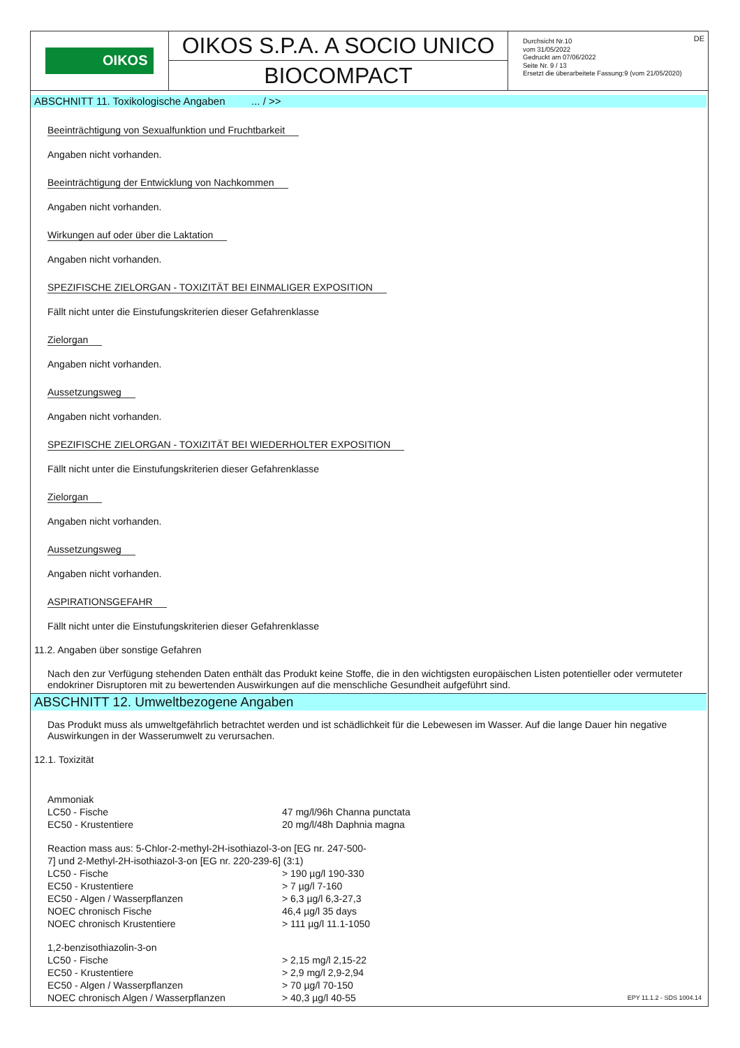OIKOS
OIKOS S.P.A. A SOCIO UNICO
BIOCOMPACT
Durchsicht Nr.10
vom 31/05/2022
Gedruckt am 07/06/2022
Seite Nr. 9 / 13
Ersetzt die überarbeitete Fassung:9 (vom 21/05/2020)
DE
ABSCHNITT 11. Toxikologische Angaben ... / >>
Beeinträchtigung von Sexualfunktion und Fruchtbarkeit
Angaben nicht vorhanden.
Beeinträchtigung der Entwicklung von Nachkommen
Angaben nicht vorhanden.
Wirkungen auf oder über die Laktation
Angaben nicht vorhanden.
SPEZIFISCHE ZIELORGAN - TOXIZITÄT BEI EINMALIGER EXPOSITION
Fällt nicht unter die Einstufungskriterien dieser Gefahrenklasse
Zielorgan
Angaben nicht vorhanden.
Aussetzungsweg
Angaben nicht vorhanden.
SPEZIFISCHE ZIELORGAN - TOXIZITÄT BEI WIEDERHOLTER EXPOSITION
Fällt nicht unter die Einstufungskriterien dieser Gefahrenklasse
Zielorgan
Angaben nicht vorhanden.
Aussetzungsweg
Angaben nicht vorhanden.
ASPIRATIONSGEFAHR
Fällt nicht unter die Einstufungskriterien dieser Gefahrenklasse
11.2. Angaben über sonstige Gefahren
Nach den zur Verfügung stehenden Daten enthält das Produkt keine Stoffe, die in den wichtigsten europäischen Listen potentieller oder vermuteter endokriner Disruptoren mit zu bewertenden Auswirkungen auf die menschliche Gesundheit aufgeführt sind.
ABSCHNITT 12. Umweltbezogene Angaben
Das Produkt muss als umweltgefährlich betrachtet werden und ist schädlichkeit für die Lebewesen im Wasser. Auf die lange Dauer hin negative Auswirkungen in der Wasserumwelt zu verursachen.
12.1. Toxizität
| Ammoniak | |
| LC50 - Fische | 47 mg/l/96h Channa punctata |
| EC50 - Krustentiere | 20 mg/l/48h Daphnia magna |
| Reaction mass aus: 5-Chlor-2-methyl-2H-isothiazol-3-on [EG nr. 247-500-7] und 2-Methyl-2H-isothiazol-3-on [EG nr. 220-239-6] (3:1) | |
| LC50 - Fische | > 190 µg/l 190-330 |
| EC50 - Krustentiere | > 7 µg/l 7-160 |
| EC50 - Algen / Wasserpflanzen | > 6,3 µg/l 6,3-27,3 |
| NOEC chronisch Fische | 46,4 µg/l 35 days |
| NOEC chronisch Krustentiere | > 111 µg/l 11.1-1050 |
| 1,2-benzisothiazolin-3-on | |
| LC50 - Fische | > 2,15 mg/l 2,15-22 |
| EC50 - Krustentiere | > 2,9 mg/l 2,9-2,94 |
| EC50 - Algen / Wasserpflanzen | > 70 µg/l 70-150 |
| NOEC chronisch Algen / Wasserpflanzen | > 40,3 µg/l 40-55 |
EPY 11.1.2 - SDS 1004.14